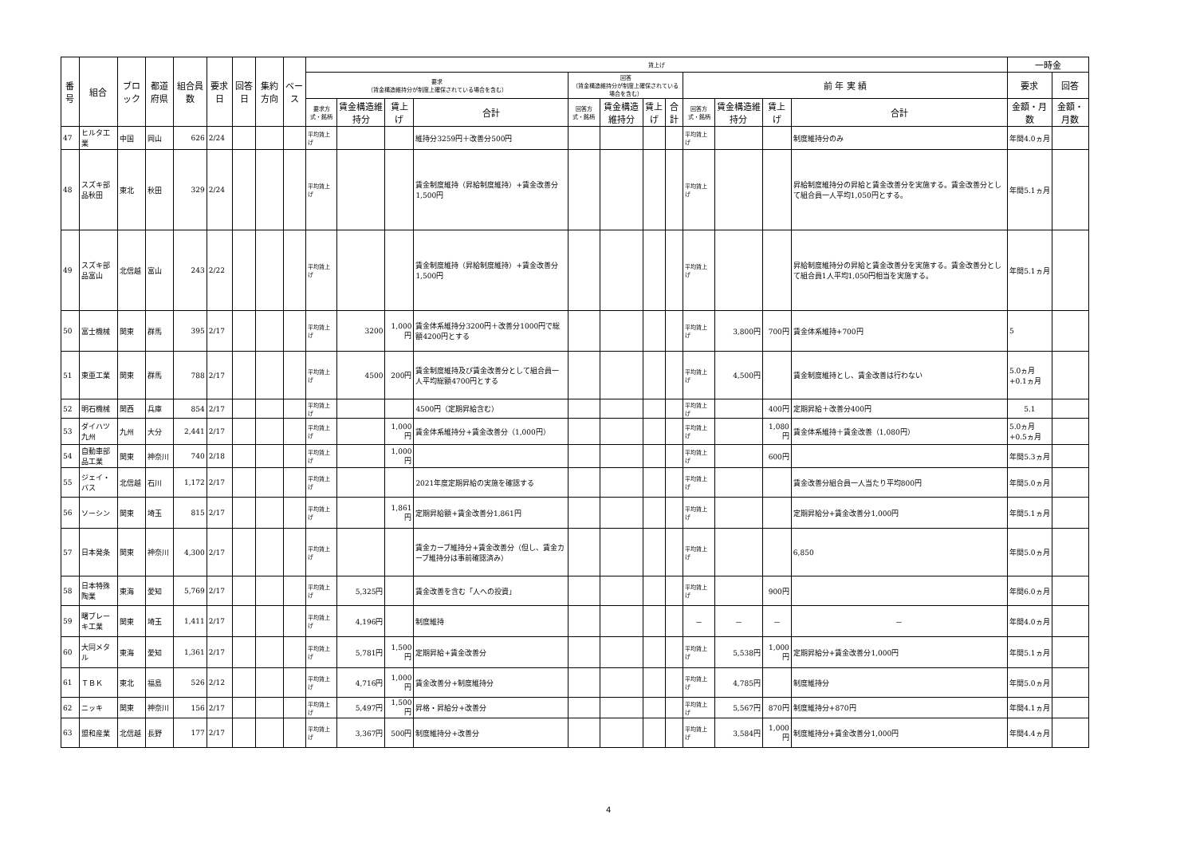| 番号 | 組合 | ブロック | 都道府県 | 組合員数 | 要求日 | 回答日 | 集約方向 | ベース | 賃上げ | | | | | | | | | | | | 一時金 | |
| --- | --- | --- | --- | --- | --- | --- | --- | --- | --- | --- | --- | --- | --- | --- | --- | --- | --- | --- | --- | --- | --- | --- |
| | | | | | | | | | 要求 （賃金構造維持分が制度上確保されている場合を含む） | | | | 回答 （賃金構造維持分が制度上確保されている場合を含む） | | | | 前 年 実 績 | | | | 要求 | 回答 |
| | | | | | | | | | 要求方式・銘柄 | 賃金構造維持分 | 賃上げ | 合計 | 回答方式・銘柄 | 賃金構造維持分 | 賃上げ | 合計 | 回答方式・銘柄 | 賃金構造維持分 | 賃上げ | 合計 | 金額・月数 | 金額・月数 |
| 47 | ヒルタ工業 | 中国 | 岡山 | 626 | 2/24 | | | | 平均賃上げ | | | 維持分3259円＋改善分500円 | | | | | 平均賃上げ | | | 制度維持分のみ | 年間4.0ヵ月 | |
| 48 | スズキ部品秋田 | 東北 | 秋田 | 329 | 2/24 | | | | 平均賃上げ | | | 賃金制度維持（昇給制度維持）+賃金改善分1,500円 | | | | | 平均賃上げ | | | 昇給制度維持分の昇給と賃金改善分を実施する。賃金改善分として組合員一人平均1,050円とする。 | 年間5.1ヵ月 | |
| 49 | スズキ部品富山 | 北信越 | 富山 | 243 | 2/22 | | | | 平均賃上げ | | | 賃金制度維持（昇給制度維持）+賃金改善分1,500円 | | | | | 平均賃上げ | | | 昇給制度維持分の昇給と賃金改善分を実施する。賃金改善分として組合員1人平均1,050円相当を実施する。 | 年間5.1ヵ月 | |
| 50 | 富士機械 | 関東 | 群馬 | 395 | 2/17 | | | | 平均賃上げ | 3200 | 1,000円 | 賃金体系維持分3200円＋改善分1000円で総額4200円とする | | | | | 平均賃上げ | 3,800円 | 700円 | 賃金体系維持+700円 | 5 | |
| 51 | 東亜工業 | 関東 | 群馬 | 788 | 2/17 | | | | 平均賃上げ | 4500 | 200円 | 賃金制度維持及び賃金改善分として組合員一人平均総額4700円とする | | | | | 平均賃上げ | 4,500円 | | 賃金制度維持とし、賃金改善は行わない | 5.0ヵ月+0.1ヵ月 | |
| 52 | 明石機械 | 関西 | 兵庫 | 854 | 2/17 | | | | 平均賃上げ | | | 4500円（定期昇給含む） | | | | | 平均賃上げ | | 400円 | 定期昇給＋改善分400円 | 5.1 | |
| 53 | ダイハツ九州 | 九州 | 大分 | 2,441 | 2/17 | | | | 平均賃上げ | | 1,000円 | 賃金体系維持分+賃金改善分（1,000円） | | | | | 平均賃上げ | | 1,080円 | 賃金体系維持＋賃金改善（1,080円） | 5.0ヵ月+0.5ヵ月 | |
| 54 | 自動車部品工業 | 関東 | 神奈川 | 740 | 2/18 | | | | 平均賃上げ | | 1,000円 | | | | | | 平均賃上げ | | 600円 | | 年間5.3ヵ月 | |
| 55 | ジェイ・バス | 北信越 | 石川 | 1,172 | 2/17 | | | | 平均賃上げ | | | 2021年度定期昇給の実施を確認する | | | | | 平均賃上げ | | | 賃金改善分組合員一人当たり平均800円 | 年間5.0ヵ月 | |
| 56 | ソーシン | 関東 | 埼玉 | 815 | 2/17 | | | | 平均賃上げ | | 1,861円 | 定期昇給額+賃金改善分1,861円 | | | | | 平均賃上げ | | | 定期昇給分+賃金改善分1,000円 | 年間5.1ヵ月 | |
| 57 | 日本発条 | 関東 | 神奈川 | 4,300 | 2/17 | | | | 平均賃上げ | | | 賃金カーブ維持分+賃金改善分（但し、賃金カーブ維持分は事前確認済み） | | | | | 平均賃上げ | | | 6,850 | 年間5.0ヵ月 | |
| 58 | 日本特殊陶業 | 東海 | 愛知 | 5,769 | 2/17 | | | | 平均賃上げ | 5,325円 | | 賃金改善を含む「人への投資」 | | | | | 平均賃上げ | | 900円 | | 年間6.0ヵ月 | |
| 59 | 曙ブレーキ工業 | 関東 | 埼玉 | 1,411 | 2/17 | | | | 平均賃上げ | 4,196円 | | 制度維持 | | | | | － | － | － | － | 年間4.0ヵ月 | |
| 60 | 大同メタル | 東海 | 愛知 | 1,361 | 2/17 | | | | 平均賃上げ | 5,781円 | 1,500円 | 定期昇給+賃金改善分 | | | | | 平均賃上げ | 5,538円 | 1,000円 | 定期昇給分+賃金改善分1,000円 | 年間5.1ヵ月 | |
| 61 | ＴＢＫ | 東北 | 福島 | 526 | 2/12 | | | | 平均賃上げ | 4,716円 | 1,000円 | 賃金改善分+制度維持分 | | | | | 平均賃上げ | 4,785円 | | 制度維持分 | 年間5.0ヵ月 | |
| 62 | ニッキ | 関東 | 神奈川 | 156 | 2/17 | | | | 平均賃上げ | 5,497円 | 1,500円 | 昇格・昇給分+改善分 | | | | | 平均賃上げ | 5,567円 | 870円 | 制度維持分+870円 | 年間4.1ヵ月 | |
| 63 | 盟和産業 | 北信越 | 長野 | 177 | 2/17 | | | | 平均賃上げ | 3,367円 | 500円 | 制度維持分+改善分 | | | | | 平均賃上げ | 3,584円 | 1,000円 | 制度維持分+賃金改善分1,000円 | 年間4.4ヵ月 | |
4